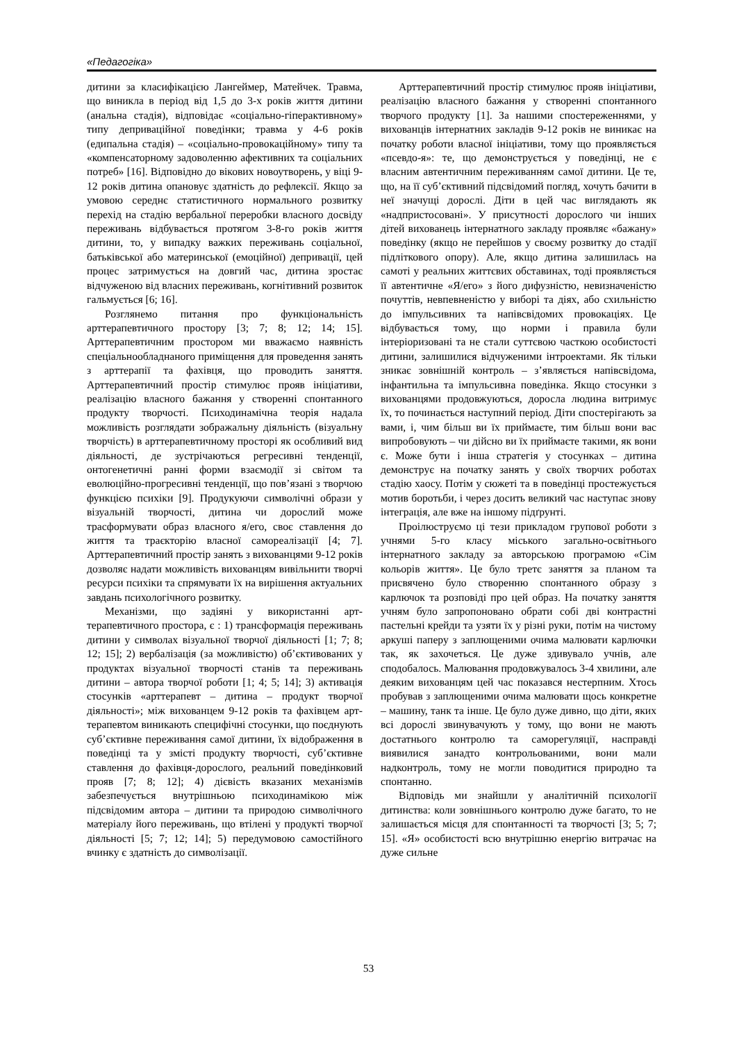«Педагогіка»
дитини за класифікацією Лангеймер, Матейчек. Травма, що виникла в період від 1,5 до 3-х років життя дитини (анальна стадія), відповідає «соціально-гіперактивному» типу деприваційної поведінки; травма у 4-6 років (едипальна стадія) – «соціально-провокаційному» типу та «компенсаторному задоволенню афективних та соціальних потреб» [16]. Відповідно до вікових новоутворень, у віці 9-12 років дитина опановує здатність до рефлексії. Якщо за умовою середнє статистичного нормального розвитку перехід на стадію вербальної переробки власного досвіду переживань відбувається протягом 3-8-го років життя дитини, то, у випадку важких переживань соціальної, батьківської або материнської (емоційної) депривації, цей процес затримується на довгий час, дитина зростає відчуженою від власних переживань, когнітивний розвиток гальмується [6; 16].
Розглянемо питання про функціональність арттерапевтичного простору [3; 7; 8; 12; 14; 15]. Арттерапевтичним простором ми вважаємо наявність спеціальнообладнаного приміщення для проведення занять з арттерапії та фахівця, що проводить заняття. Арттерапевтичний простір стимулює прояв ініціативи, реалізацію власного бажання у створенні спонтанного продукту творчості. Психодинамічна теорія надала можливість розглядати зображальну діяльність (візуальну творчість) в арттерапевтичному просторі як особливий вид діяльності, де зустрічаються регресивні тенденції, онтогенетичні ранні форми взаємодії зі світом та еволюційно-прогресивні тенденції, що пов’язані з творчою функцією психіки [9]. Продукуючи символічні образи у візуальній творчості, дитина чи дорослий може трасформувати образ власного я/его, своє ставлення до життя та траєкторію власної самореалізації [4; 7]. Арттерапевтичний простір занять з вихованцями 9-12 років дозволяє надати можливість вихованцям вивільнити творчі ресурси психіки та спрямувати їх на вирішення актуальних завдань психологічного розвитку.
Механізми, що задіяні у використанні арт-терапевтичного простора, є : 1) трансформація переживань дитини у символах візуальної творчої діяльності [1; 7; 8; 12; 15]; 2) вербалізація (за можливістю) об’єктивованих у продуктах візуальної творчості станів та переживань дитини – автора творчої роботи [1; 4; 5; 14]; 3) активація стосунків «арттерапевт – дитина – продукт творчої діяльності»; між вихованцем 9-12 років та фахівцем арт-терапевтом виникають специфічні стосунки, що поєднують суб’єктивне переживання самої дитини, їх відображення в поведінці та у змісті продукту творчості, суб’єктивне ставлення до фахівця-дорослого, реальний поведінковий прояв [7; 8; 12]; 4) дієвість вказаних механізмів забезпечується внутрішньою психодинамікою між підсвідомим автора – дитини та природою символічного матеріалу його переживань, що втілені у продукті творчої діяльності [5; 7; 12; 14]; 5) передумовою самостійного вчинку є здатність до символізації.
Арттерапевтичний простір стимулює прояв ініціативи, реалізацію власного бажання у створенні спонтанного творчого продукту [1]. За нашими спостереженнями, у вихованців інтернатних закладів 9-12 років не виникає на початку роботи власної ініціативи, тому що проявляється «псевдо-я»: те, що демонструється у поведінці, не є власним автентичним переживанням самої дитини. Це те, що, на її суб’єктивний підсвідомий погляд, хочуть бачити в неї значущі дорослі. Діти в цей час виглядають як «надпристосовані». У присутності дорослого чи інших дітей вихованець інтернатного закладу проявляє «бажану» поведінку (якщо не перейшов у своєму розвитку до стадії підліткового опору). Але, якщо дитина залишилась на самоті у реальних життєвих обставинах, тоді проявляється її автентичне «Я/его» з його дифузністю, невизначеністю почуттів, невпевненістю у виборі та діях, або схильністю до імпульсивних та напівсвідомих провокаціях. Це відбувається тому, що норми і правила були інтеріоризовані та не стали суттєвою часткою особистості дитини, залишилися відчуженими інтроектами. Як тільки зникає зовнішній контроль – з’являється напівсвідома, інфантильна та імпульсивна поведінка. Якщо стосунки з вихованцями продовжуються, доросла людина витримує їх, то починається наступний період. Діти спостерігають за вами, і, чим більш ви їх приймаєте, тим більш вони вас випробовують – чи дійсно ви їх приймаєте такими, як вони є. Може бути і інша стратегія у стосунках – дитина демонструє на початку занять у своїх творчих роботах стадію хаосу. Потім у сюжеті та в поведінці простежується мотив боротьби, і через досить великий час наступає знову інтеграція, але вже на іншому підґрунті.
Проілюструємо ці тези прикладом групової роботи з учнями 5-го класу міського загально-освітнього інтернатного закладу за авторською програмою «Сім кольорів життя». Це було третє заняття за планом та присвячено було створенню спонтанного образу з карлючок та розповіді про цей образ. На початку заняття учням було запропоновано обрати собі дві контрастні пастельні крейди та узяти їх у різні руки, потім на чистому аркуші паперу з заплющеними очима малювати карлючки так, як захочеться. Це дуже здивувало учнів, але сподобалось. Малювання продовжувалось 3-4 хвилини, але деяким вихованцям цей час показався нестерпним. Хтось пробував з заплющеними очима малювати щось конкретне – машину, танк та інше. Це було дуже дивно, що діти, яких всі дорослі звинувачують у тому, що вони не мають достатнього контролю та саморегуляції, насправді виявилися занадто контрольованими, вони мали надконтроль, тому не могли поводитися природно та спонтанно.
Відповідь ми знайшли у аналітичній психології дитинства: коли зовнішнього контролю дуже багато, то не залишається місця для спонтанності та творчості [3; 5; 7; 15]. «Я» особистості всю внутрішню енергію витрачає на дуже сильне
53